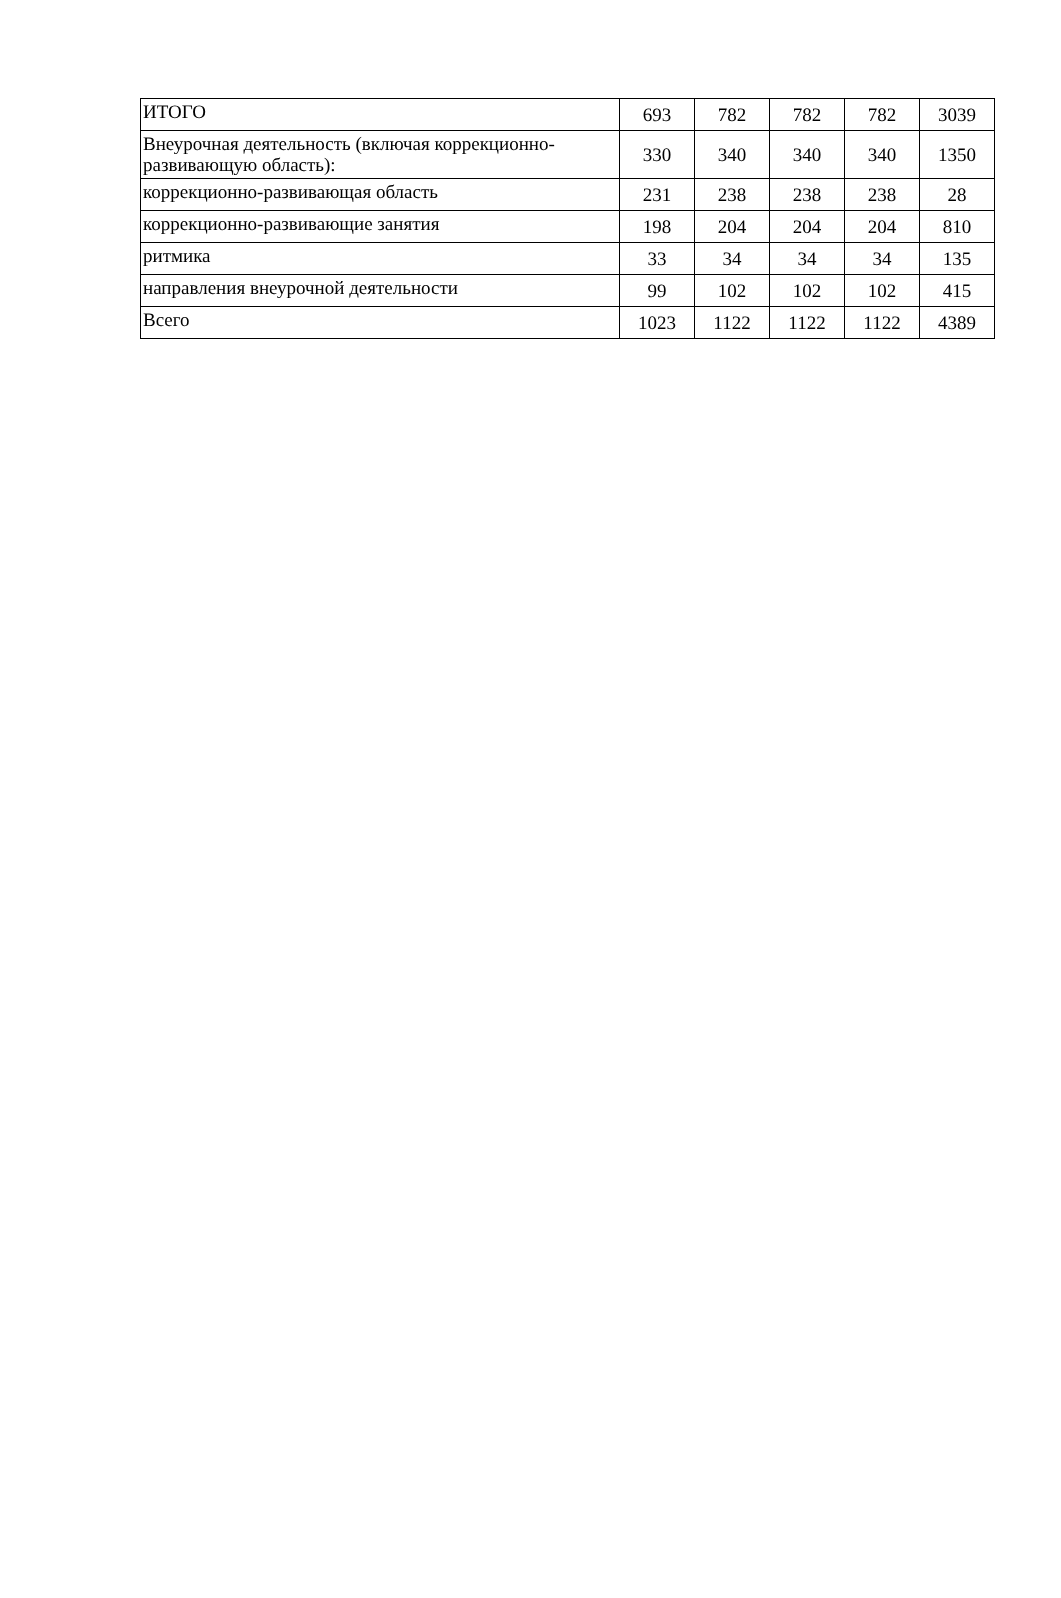| ИТОГО | 693 | 782 | 782 | 782 | 3039 |
| Внеурочная деятельность (включая коррекционно-развивающую область): | 330 | 340 | 340 | 340 | 1350 |
| коррекционно-развивающая область | 231 | 238 | 238 | 238 | 28 |
| коррекционно-развивающие занятия | 198 | 204 | 204 | 204 | 810 |
| ритмика | 33 | 34 | 34 | 34 | 135 |
| направления внеурочной деятельности | 99 | 102 | 102 | 102 | 415 |
| Всего | 1023 | 1122 | 1122 | 1122 | 4389 |